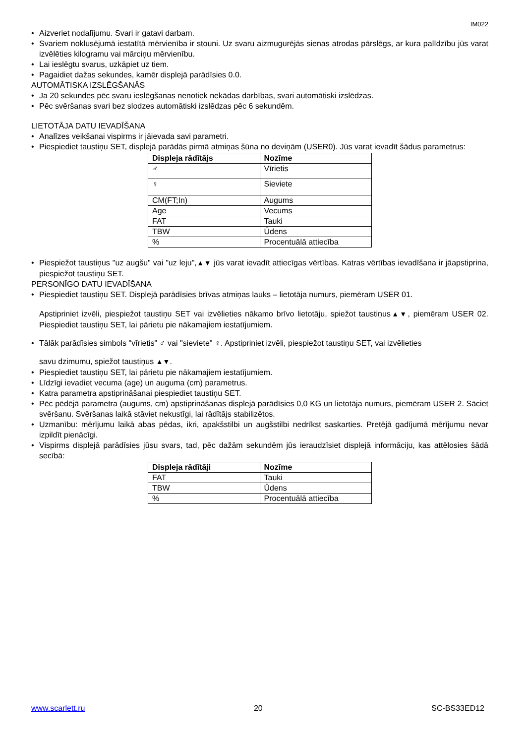IM022
• Aizveriet nodalījumu. Svari ir gatavi darbam.
• Svariem noklusējumā iestatītā mērvienība ir stouni. Uz svaru aizmugurējās sienas atrodas pārslēgs, ar kura palīdzību jūs varat izvēlēties kilogramu vai mārciņu mērvienību.
• Lai ieslēgtu svarus, uzkāpiet uz tiem.
• Pagaidiet dažas sekundes, kamēr displejā parādīsies 0.0.
AUTOMĀTISKA IZSLĒGŠANĀS
• Ja 20 sekundes pēc svaru ieslēgšanas nenotiek nekādas darbības, svari automātiski izslēdzas.
• Pēc svēršanas svari bez slodzes automātiski izslēdzas pēc 6 sekundēm.
LIETOTĀJA DATU IEVADĪŠANA
• Analīzes veikšanai vispirms ir jāievada savi parametri.
• Piespiediet taustiņu SET, displejā parādās pirmā atmiņas šūna no deviņām (USER0). Jūs varat ievadīt šādus parametrus:
| Displeja rādītājs | Nozīme |
| --- | --- |
| ♂ | Vīrietis |
| ♀ | Sieviete |
| CM(FT;In) | Augums |
| Age | Vecums |
| FAT | Tauki |
| TBW | Ūdens |
| % | Procentuālā attiecība |
• Piespiežot taustiņus "uz augšu" vai "uz leju",▲▼ jūs varat ievadīt attiecīgas vērtības. Katras vērtības ievadīšana ir jāapstiprina, piespiežot taustiņu SET.
PERSONĪGO DATU IEVADĪŠANA
• Piespiediet taustiņu SET. Displejā parādīsies brīvas atmiņas lauks – lietotāja numurs, piemēram USER 01.
Apstipriniet izvēli, piespiežot taustiņu SET vai izvēlieties nākamo brīvo lietotāju, spiežot taustiņus▲▼, piemēram USER 02. Piespiediet taustiņu SET, lai pārietu pie nākamajiem iestatījumiem.
• Tālāk parādīsies simbols "vīrietis" ♂ vai "sieviete" ♀. Apstipriniet izvēli, piespiežot taustiņu SET, vai izvēlieties
savu dzimumu, spiežot taustiņus ▲▼.
• Piespiediet taustiņu SET, lai pārietu pie nākamajiem iestatījumiem.
• Līdzīgi ievadiet vecuma (age) un auguma (cm) parametrus.
• Katra parametra apstiprināšanai piespiediet taustiņu SET.
• Pēc pēdējā parametra (augums, cm) apstiprināšanas displejā parādīsies 0,0 KG un lietotāja numurs, piemēram USER 2. Sāciet svēršanu. Svēršanas laikā stāviet nekustīgi, lai rādītājs stabilizētos.
• Uzmanību: mērījumu laikā abas pēdas, ikri, apakšstilbi un augšstilbi nedrīkst saskarties. Pretējā gadījumā mērījumu nevar izpildīt pienācīgi.
• Vispirms displejā parādīsies jūsu svars, tad, pēc dažām sekundēm jūs ieraudzīsiet displejā informāciju, kas attēlosies šādā secībā:
| Displeja rādītāji | Nozīme |
| --- | --- |
| FAT | Tauki |
| TBW | Ūdens |
| % | Procentuālā attiecība |
www.scarlett.ru 20 SC-BS33ED12